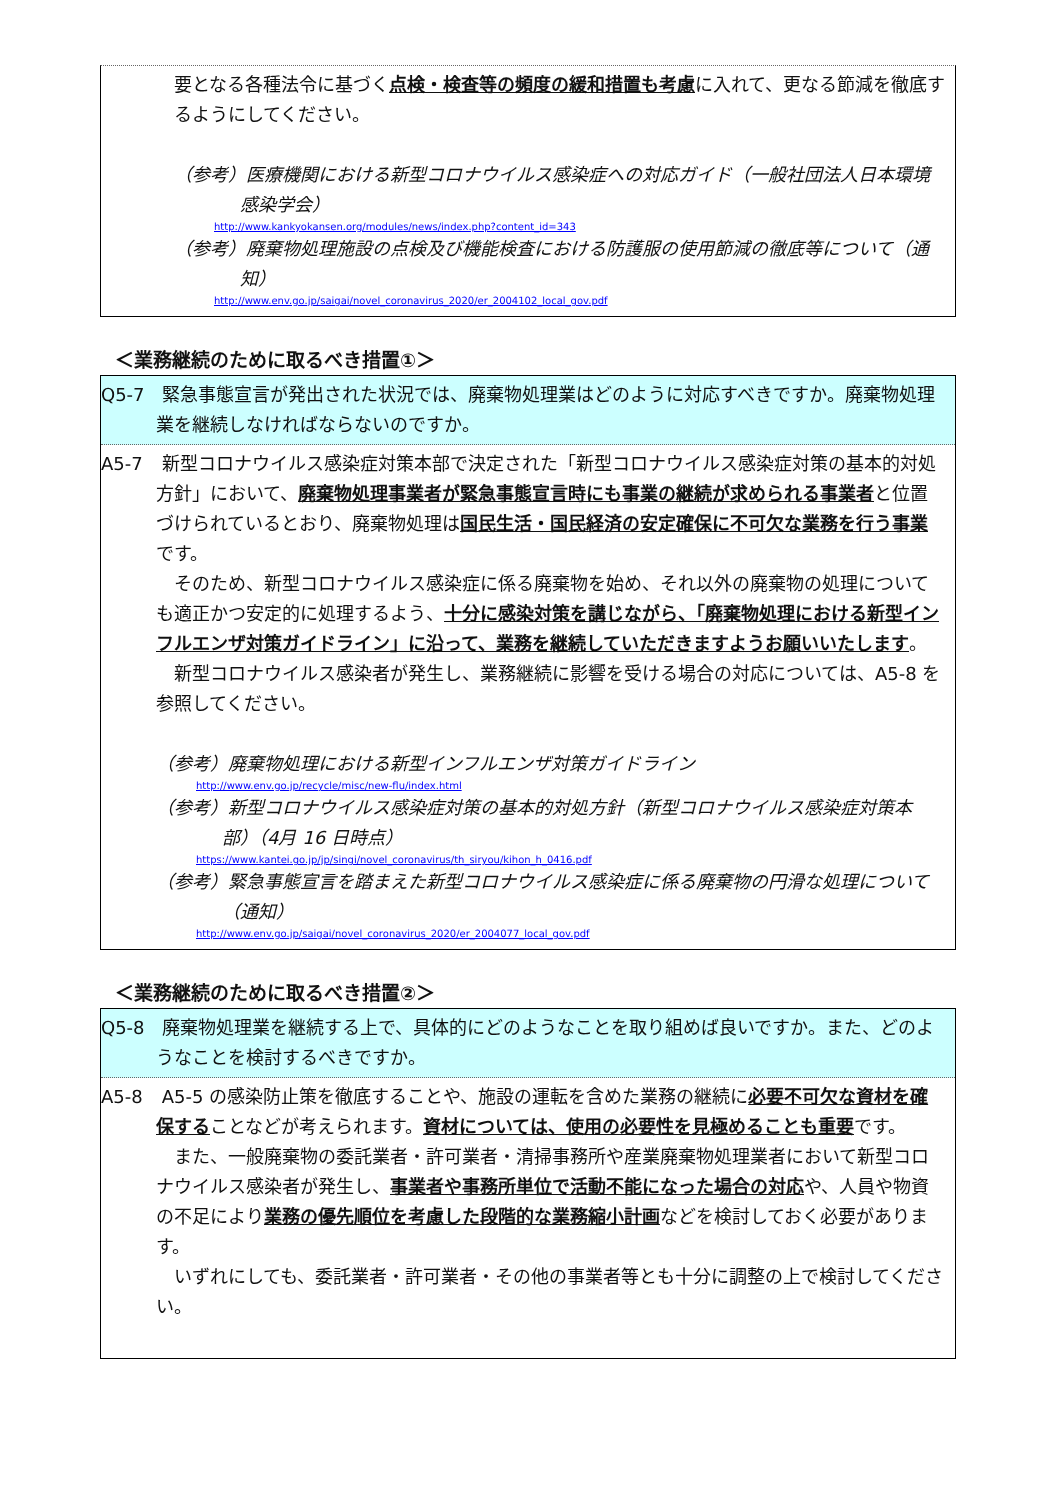要となる各種法令に基づく点検・検査等の頻度の緩和措置も考慮に入れて、更なる節減を徹底するようにしてください。
（参考）医療機関における新型コロナウイルス感染症への対応ガイド（一般社団法人日本環境感染学会）
http://www.kankyokansen.org/modules/news/index.php?content_id=343
（参考）廃棄物処理施設の点検及び機能検査における防護服の使用節減の徹底等について（通知）
http://www.env.go.jp/saigai/novel_coronavirus_2020/er_2004102_local_gov.pdf
＜業務継続のために取るべき措置①＞
Q5-7 緊急事態宣言が発出された状況では、廃棄物処理業はどのように対応すべきですか。廃棄物処理業を継続しなければならないのですか。
A5-7 新型コロナウイルス感染症対策本部で決定された「新型コロナウイルス感染症対策の基本的対処方針」において、廃棄物処理事業者が緊急事態宣言時にも事業の継続が求められる事業者と位置づけられているとおり、廃棄物処理は国民生活・国民経済の安定確保に不可欠な業務を行う事業です。
　そのため、新型コロナウイルス感染症に係る廃棄物を始め、それ以外の廃棄物の処理についても適正かつ安定的に処理するよう、十分に感染対策を講じながら、「廃棄物処理における新型インフルエンザ対策ガイドライン」に沿って、業務を継続していただきますようお願いいたします。
　新型コロナウイルス感染者が発生し、業務継続に影響を受ける場合の対応については、A5-8 を参照してください。
（参考）廃棄物処理における新型インフルエンザ対策ガイドライン
http://www.env.go.jp/recycle/misc/new-flu/index.html
（参考）新型コロナウイルス感染症対策の基本的対処方針（新型コロナウイルス感染症対策本部）（4月 16 日時点）
https://www.kantei.go.jp/jp/singi/novel_coronavirus/th_siryou/kihon_h_0416.pdf
（参考）緊急事態宣言を踏まえた新型コロナウイルス感染症に係る廃棄物の円滑な処理について（通知）
http://www.env.go.jp/saigai/novel_coronavirus_2020/er_2004077_local_gov.pdf
＜業務継続のために取るべき措置②＞
Q5-8 廃棄物処理業を継続する上で、具体的にどのようなことを取り組めば良いですか。また、どのようなことを検討するべきですか。
A5-8 A5-5 の感染防止策を徹底することや、施設の運転を含めた業務の継続に必要不可欠な資材を確保することなどが考えられます。資材については、使用の必要性を見極めることも重要です。
　また、一般廃棄物の委託業者・許可業者・清掃事務所や産業廃棄物処理業者において新型コロナウイルス感染者が発生し、事業者や事務所単位で活動不能になった場合の対応や、人員や物資の不足により業務の優先順位を考慮した段階的な業務縮小計画などを検討しておく必要があります。
　いずれにしても、委託業者・許可業者・その他の事業者等とも十分に調整の上で検討してください。